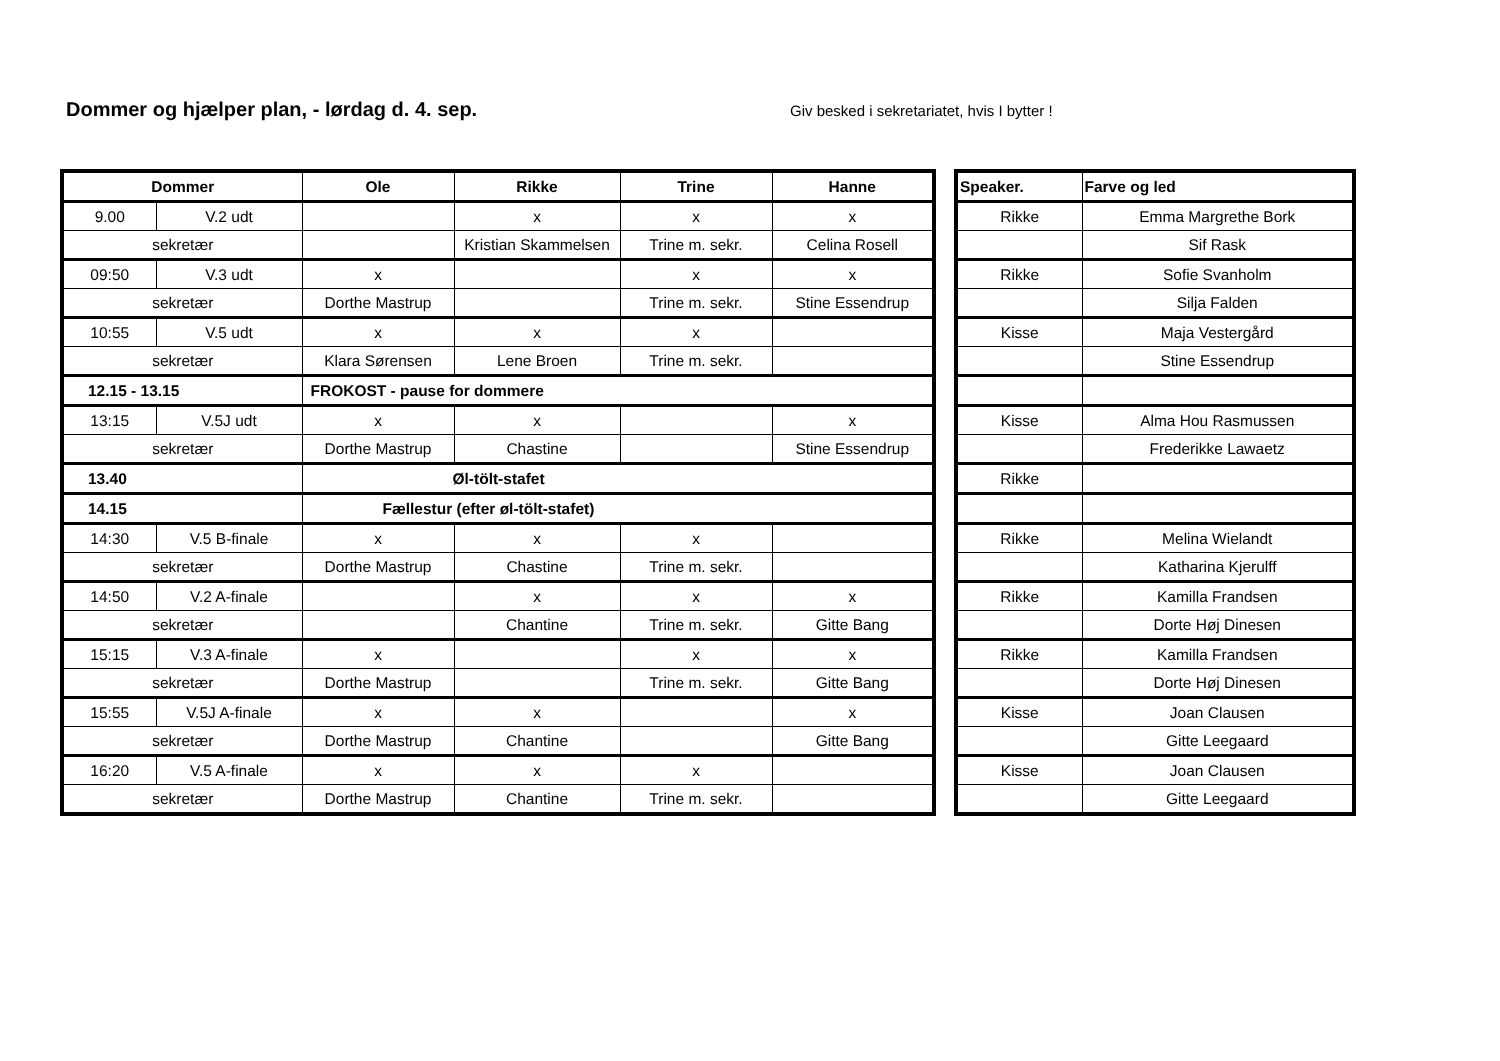Dommer og hjælper plan, - lørdag d. 4. sep.
Giv besked i sekretariatet, hvis I bytter !
| Dommer | | Ole | Rikke | Trine | Hanne |
| --- | --- | --- | --- | --- | --- |
| 9.00 | V.2 udt | | x | x | x |
| sekretær | | | Kristian Skammelsen | Trine m. sekr. | Celina Rosell |
| 09:50 | V.3 udt | x | | x | x |
| sekretær | | Dorthe Mastrup | | Trine m. sekr. | Stine Essendrup |
| 10:55 | V.5 udt | x | x | x | |
| sekretær | | Klara Sørensen | Lene Broen | Trine m. sekr. | |
| 12.15 - 13.15 | | FROKOST - pause for dommere | | | |
| 13:15 | V.5J udt | x | x | | x |
| sekretær | | Dorthe Mastrup | Chastine | | Stine Essendrup |
| 13.40 | | Øl-tölt-stafet | | | |
| 14.15 | | Fællestur (efter øl-tölt-stafet) | | | |
| 14:30 | V.5 B-finale | x | x | x | |
| sekretær | | Dorthe Mastrup | Chastine | Trine m. sekr. | |
| 14:50 | V.2 A-finale | | x | x | x |
| sekretær | | | Chantine | Trine m. sekr. | Gitte Bang |
| 15:15 | V.3 A-finale | x | | x | x |
| sekretær | | Dorthe Mastrup | | Trine m. sekr. | Gitte Bang |
| 15:55 | V.5J A-finale | x | x | | x |
| sekretær | | Dorthe Mastrup | Chantine | | Gitte Bang |
| 16:20 | V.5 A-finale | x | x | x | |
| sekretær | | Dorthe Mastrup | Chantine | Trine m. sekr. | |
| Speaker. | Farve og led |
| --- | --- |
| Rikke | Emma Margrethe Bork |
| | Sif Rask |
| Rikke | Sofie Svanholm |
| | Silja Falden |
| Kisse | Maja Vestergård |
| | Stine Essendrup |
| Kisse | Alma Hou Rasmussen |
| | Frederikke Lawaetz |
| Rikke | |
| Rikke | Melina Wielandt |
| | Katharina Kjerulff |
| Rikke | Kamilla Frandsen |
| | Dorte Høj Dinesen |
| Rikke | Kamilla Frandsen |
| | Dorte Høj Dinesen |
| Kisse | Joan Clausen |
| | Gitte Leegaard |
| Kisse | Joan Clausen |
| | Gitte Leegaard |